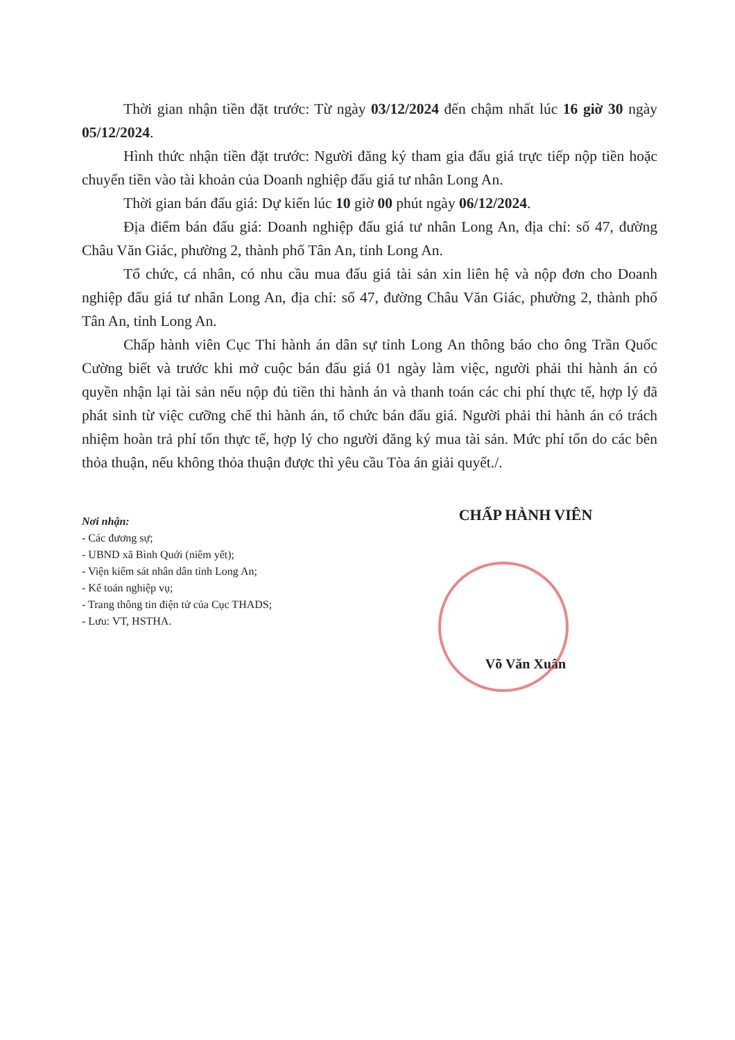Thời gian nhận tiền đặt trước: Từ ngày 03/12/2024 đến chậm nhất lúc 16 giờ 30 ngày 05/12/2024.
Hình thức nhận tiền đặt trước: Người đăng ký tham gia đấu giá trực tiếp nộp tiền hoặc chuyển tiền vào tài khoản của Doanh nghiệp đấu giá tư nhân Long An.
Thời gian bán đấu giá: Dự kiến lúc 10 giờ 00 phút ngày 06/12/2024.
Địa điểm bán đấu giá: Doanh nghiệp đấu giá tư nhân Long An, địa chỉ: số 47, đường Châu Văn Giác, phường 2, thành phố Tân An, tỉnh Long An.
Tổ chức, cá nhân, có nhu cầu mua đấu giá tài sản xin liên hệ và nộp đơn cho Doanh nghiệp đấu giá tư nhân Long An, địa chỉ: số 47, đường Châu Văn Giác, phường 2, thành phố Tân An, tỉnh Long An.
Chấp hành viên Cục Thi hành án dân sự tỉnh Long An thông báo cho ông Trần Quốc Cường biết và trước khi mở cuộc bán đấu giá 01 ngày làm việc, người phải thi hành án có quyền nhận lại tài sản nếu nộp đủ tiền thi hành án và thanh toán các chi phí thực tế, hợp lý đã phát sinh từ việc cưỡng chế thi hành án, tổ chức bán đấu giá. Người phải thi hành án có trách nhiệm hoàn trả phí tổn thực tế, hợp lý cho người đăng ký mua tài sản. Mức phí tổn do các bên thỏa thuận, nếu không thỏa thuận được thì yêu cầu Tòa án giải quyết./.
Nơi nhận:
- Các đương sự;
- UBND xã Bình Quới (niêm yết);
- Viện kiểm sát nhân dân tỉnh Long An;
- Kế toán nghiệp vụ;
- Trang thông tin điện tử của Cục THADS;
- Lưu: VT, HSTHA.
CHẤP HÀNH VIÊN
Võ Văn Xuân